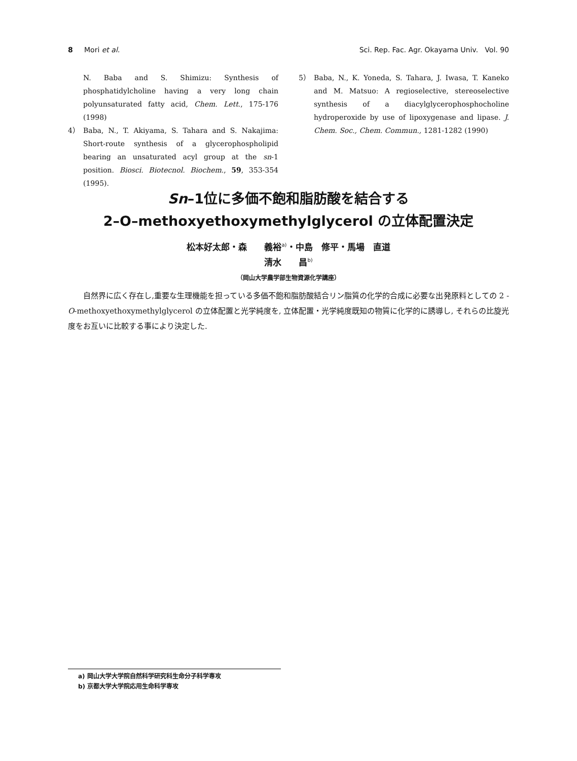8 Mori et al. Sci. Rep. Fac. Agr. Okayama Univ. Vol. 90
N. Baba and S. Shimizu: Synthesis of phosphatidylcholine having a very long chain polyunsaturated fatty acid, Chem. Lett., 175-176 (1998)
4） Baba, N., T. Akiyama, S. Tahara and S. Nakajima: Short-route synthesis of a glycerophospholipid bearing an unsaturated acyl group at the sn-1 position. Biosci. Biotecnol. Biochem., 59, 353-354 (1995).
5） Baba, N., K. Yoneda, S. Tahara, J. Iwasa, T. Kaneko and M. Matsuo: A regioselective, stereoselective synthesis of a diacylglycerophosphocholine hydroperoxide by use of lipoxygenase and lipase. J. Chem. Soc., Chem. Commun., 1281-1282 (1990)
Sn–1位に多価不飽和脂肪酸を結合する
2–O–methoxyethoxymethylglycerol の立体配置決定
松本好太郎・森　　義裕<sup>a)</sup>・中島　修平・馬場　直道
清水　　昌<sup>b)</sup>
（岡山大学農学部生物資源化学講座）
自然界に広く存在し,重要な生理機能を担っている多価不飽和脂肪酸結合リン脂質の化学的合成に必要な出発原料としての 2 -O-methoxyethoxymethylglycerol の立体配置と光学純度を, 立体配置・光学純度既知の物質に化学的に誘導し, それらの比旋光度をお互いに比較する事により決定した.
a) 岡山大学大学院自然科学研究科生命分子科学専攻
b) 京都大学大学院応用生命科学専攻